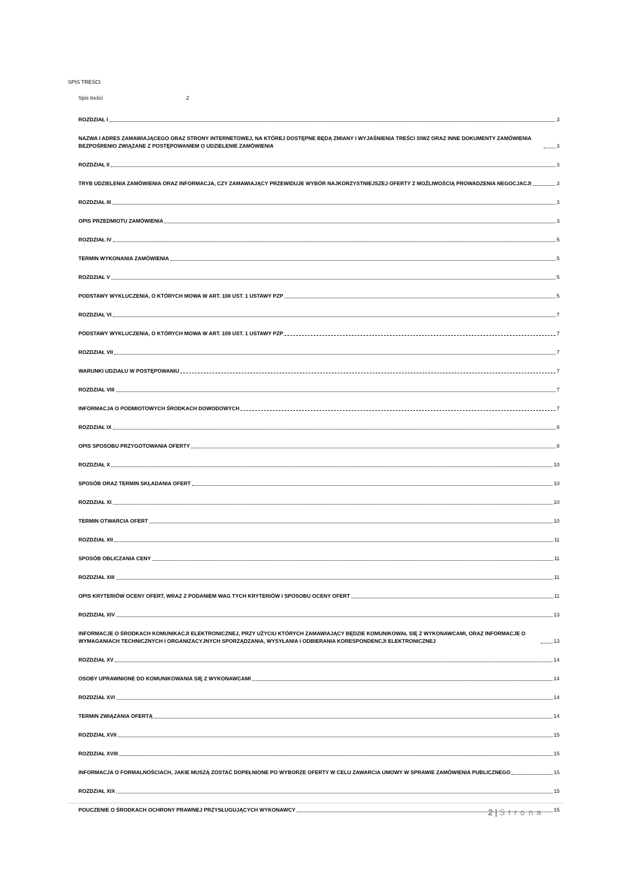SPIS TREŚCI
Spis treści 2
ROZDZIAŁ I 3
NAZWA I ADRES ZAMAWIAJĄCEGO ORAZ STRONY INTERNETOWEJ, NA KTÓREJ DOSTĘPNE BĘDĄ ZMIANY I WYJAŚNIENIA TREŚCI SIWZ ORAZ INNE DOKUMENTY ZAMÓWIENIA BEZPOŚRENIO ZWIĄZANE Z POSTĘPOWANIEM O UDZIELENIE ZAMÓWIENIA 3
ROZDZIAŁ II 3
TRYB UDZIELENIA ZAMÓWIENIA ORAZ INFORMACJA, CZY ZAMAWIAJĄCY PRZEWIDUJE WYBÓR NAJKORZYSTNIEJSZEJ OFERTY Z MOŻLIWOŚCIĄ PROWADZENIA NEGOCJACJI 3
ROZDZIAŁ III 3
OPIS PRZEDMIOTU ZAMÓWIENIA 3
ROZDZIAŁ IV 5
TERMIN WYKONANIA ZAMÓWIENIA 5
ROZDZIAŁ V 5
PODSTAWY WYKLUCZENIA, O KTÓRYCH MOWA W ART. 108 UST. 1 USTAWY PZP 5
ROZDZIAŁ VI 7
PODSTAWY WYKLUCZENIA, O KTÓRYCH MOWA W ART. 109 UST. 1 USTAWY PZP 7
ROZDZIAŁ VII 7
WARUNKI UDZIAŁU W POSTĘPOWANIU 7
ROZDZIAŁ VIII 7
INFORMACJA O PODMIOTOWYCH ŚRODKACH DOWODOWYCH 7
ROZDZIAŁ IX 8
OPIS SPOSOBU PRZYGOTOWANIA OFERTY 8
ROZDZIAŁ X 10
SPOSÓB ORAZ TERMIN SKŁADANIA OFERT 10
ROZDZIAŁ XI 10
TERMIN OTWARCIA OFERT 10
ROZDZIAŁ XII 11
SPOSÓB OBLICZANIA CENY 11
ROZDZIAŁ XIII 11
OPIS KRYTERIÓW OCENY OFERT, WRAZ Z PODANIEM WAG TYCH KRYTERIÓW I SPOSOBU OCENY OFERT 11
ROZDZIAŁ XIV 13
INFORMACJE O ŚRODKACH KOMUNIKACJI ELEKTRONICZNEJ, PRZY UŻYCIU KTÓRYCH ZAMAWIAJĄCY BĘDZIE KOMUNIKOWAŁ SIĘ Z WYKONAWCAMI, ORAZ INFORMACJE O WYMAGANIACH TECHNICZNYCH I ORGANIZACYJNYCH SPORZĄDZANIA, WYSYŁANIA I ODBIERANIA KORESPONDENCJI ELEKTRONICZNEJ 13
ROZDZIAŁ XV 14
OSOBY UPRAWNIONE DO KOMUNIKOWANIA SIĘ Z WYKONAWCAMI 14
ROZDZIAŁ XVI 14
TERMIN ZWIĄZANIA OFERTĄ 14
ROZDZIAŁ XVII 15
ROZDZIAŁ XVIII 15
INFORMACJA O FORMALNOŚCIACH, JAKIE MUSZĄ ZOSTAĆ DOPEŁNIONE PO WYBORZE OFERTY W CELU ZAWARCIA UMOWY W SPRAWIE ZAMÓWIENIA PUBLICZNEGO 15
ROZDZIAŁ XIX 15
POUCZENIE O ŚRODKACH OCHRONY PRAWNEJ PRZYSŁUGUJĄCYCH WYKONAWCY 15
2 | Strona